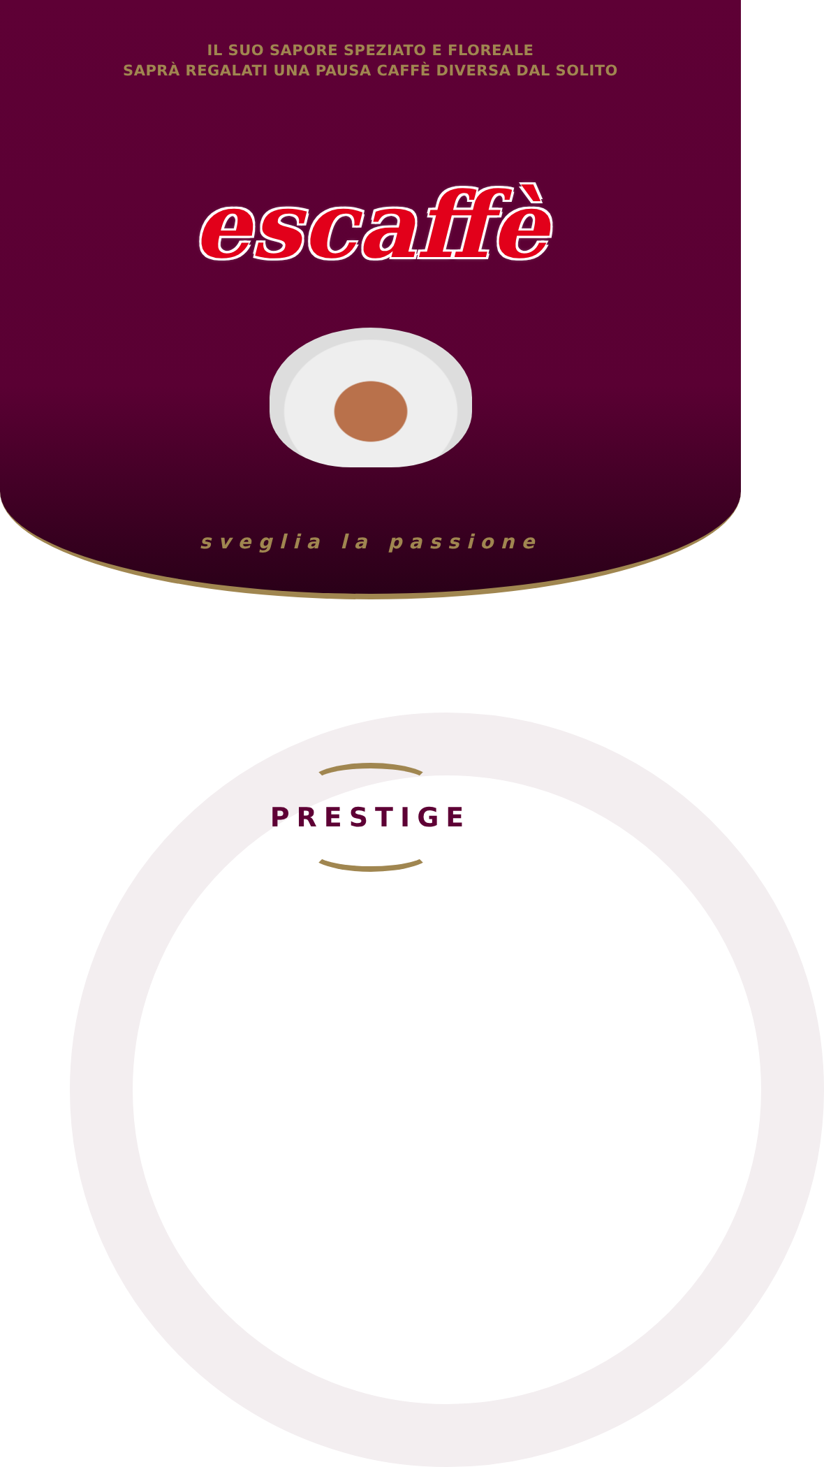IL SUO SAPORE SPEZIATO E FLOREALE
SAPRÀ REGALATI UNA PAUSA CAFFÈ DIVERSA DAL SOLITO
escaffè
sveglia la passione
PRESTIGE